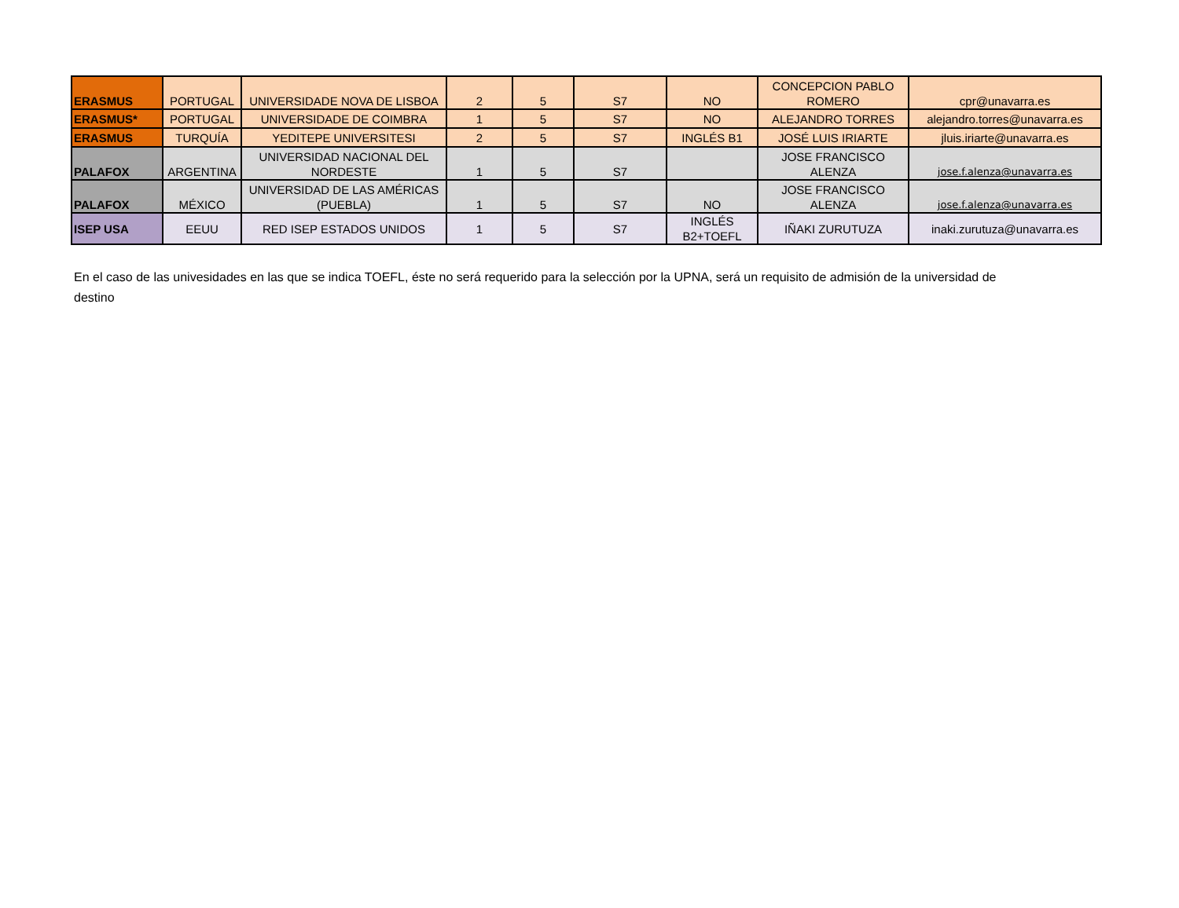| ERASMUS | PORTUGAL | UNIVERSIDADE NOVA DE LISBOA | 2 | 5 | S7 | NO | CONCEPCION PABLO ROMERO | cpr@unavarra.es |
| ERASMUS* | PORTUGAL | UNIVERSIDADE DE COIMBRA | 1 | 5 | S7 | NO | ALEJANDRO TORRES | alejandro.torres@unavarra.es |
| ERASMUS | TURQUÍA | YEDITEPE UNIVERSITESI | 2 | 5 | S7 | INGLÉS B1 | JOSÉ LUIS IRIARTE | jluis.iriarte@unavarra.es |
| PALAFOX | ARGENTINA | UNIVERSIDAD NACIONAL DEL NORDESTE | 1 | 5 | S7 | | JOSE FRANCISCO ALENZA | jose.f.alenza@unavarra.es |
| PALAFOX | MÉXICO | UNIVERSIDAD DE LAS AMÉRICAS (PUEBLA) | 1 | 5 | S7 | NO | JOSE FRANCISCO ALENZA | jose.f.alenza@unavarra.es |
| ISEP USA | EEUU | RED ISEP ESTADOS UNIDOS | 1 | 5 | S7 | INGLÉS B2+TOEFL | IÑAKI ZURUTUZA | inaki.zurutuza@unavarra.es |
En el caso de las univesidades en las que se indica TOEFL, éste no será requerido para la selección por la UPNA, será un requisito de admisión de la universidad de destino